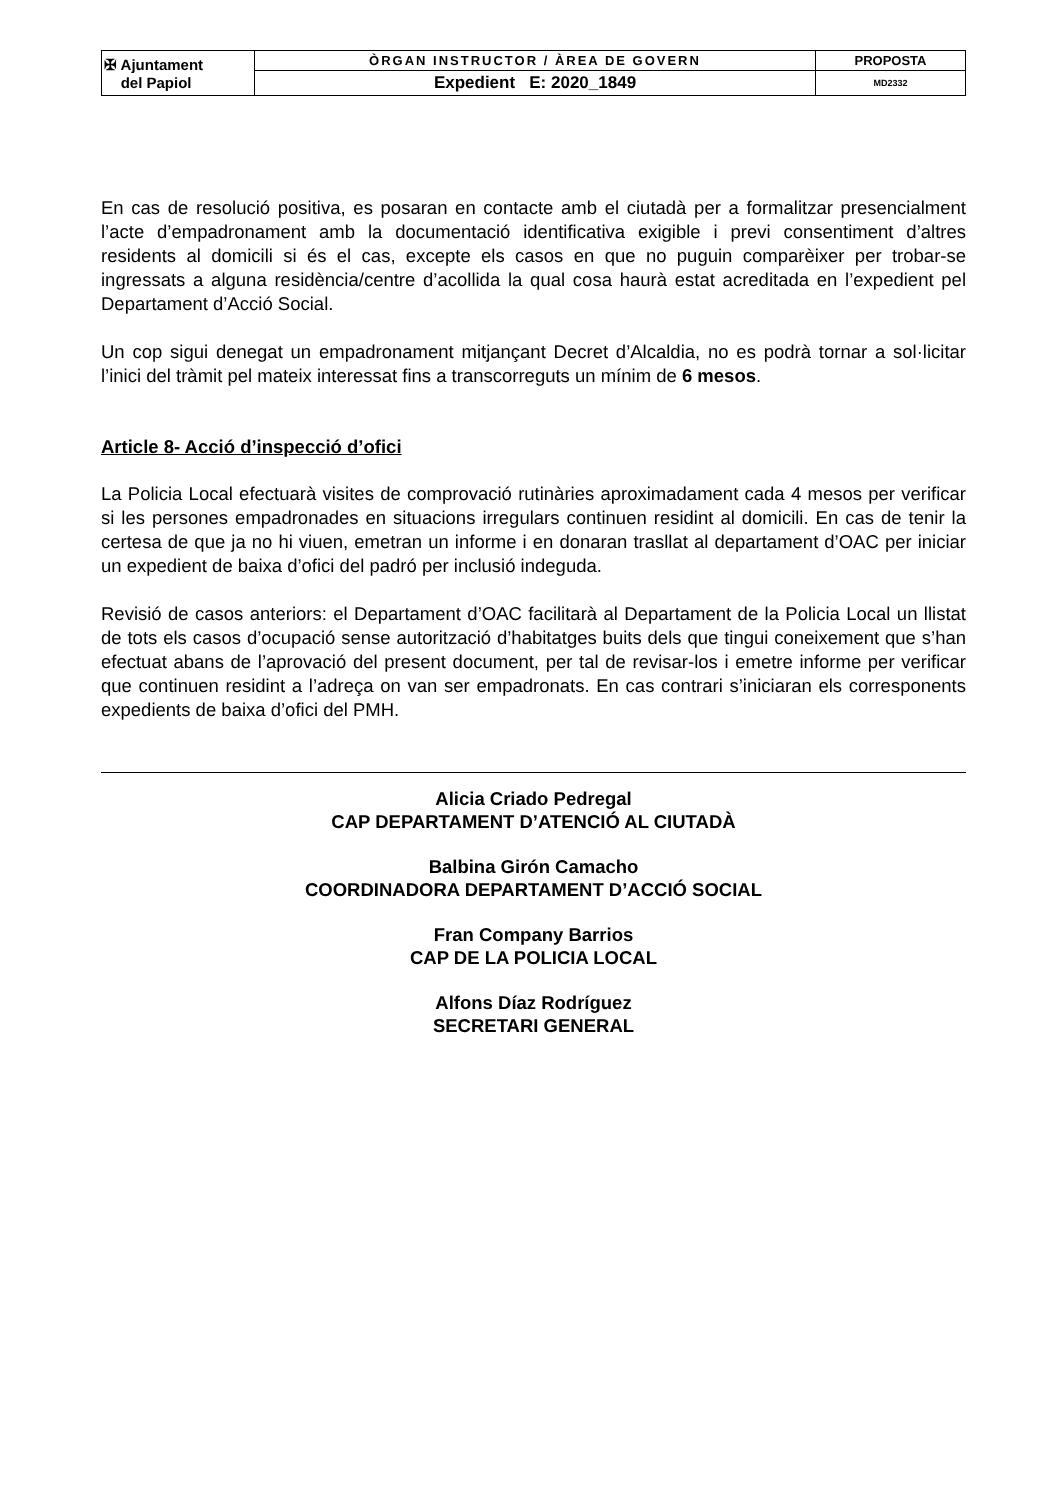| ✠ Ajuntament del Papiol | ÒRGAN INSTRUCTOR / ÀREA DE GOVERN | PROPOSTA |
| | Expedient E: 2020_1849 | MD2332 |
En cas de resolució positiva, es posaran en contacte amb el ciutadà per a formalitzar presencialment l’acte d’empadronament amb la documentació identificativa exigible i previ consentiment d’altres residents al domicili si és el cas, excepte els casos en que no puguin comparèixer per trobar-se ingressats a alguna residència/centre d’acollida la qual cosa haurà estat acreditada en l’expedient pel Departament d’Acció Social.
Un cop sigui denegat un empadronament mitjançant Decret d’Alcaldia, no es podrà tornar a sol·licitar l’inici del tràmit pel mateix interessat fins a transcorreguts un mínim de 6 mesos.
Article 8- Acció d’inspecció d’ofici
La Policia Local efectuarà visites de comprovació rutinàries aproximadament cada 4 mesos per verificar si les persones empadronades en situacions irregulars continuen residint al domicili. En cas de tenir la certesa de que ja no hi viuen, emetran un informe i en donaran trasllat al departament d’OAC per iniciar un expedient de baixa d’ofici del padró per inclusió indeguda.
Revisió de casos anteriors: el Departament d’OAC facilitarà al Departament de la Policia Local un llistat de tots els casos d’ocupació sense autorització d’habitatges buits dels que tingui coneixement que s’han efectuat abans de l’aprovació del present document, per tal de revisar-los i emetre informe per verificar que continuen residint a l’adreça on van ser empadronats. En cas contrari s’iniciaran els corresponents expedients de baixa d’ofici del PMH.
Alicia Criado Pedregal
CAP DEPARTAMENT D’ATENCIÓ AL CIUTADÀ
Balbina Girón Camacho
COORDINADORA DEPARTAMENT D’ACCIÓ SOCIAL
Fran Company Barrios
CAP DE LA POLICIA LOCAL
Alfons Díaz Rodríguez
SECRETARI GENERAL